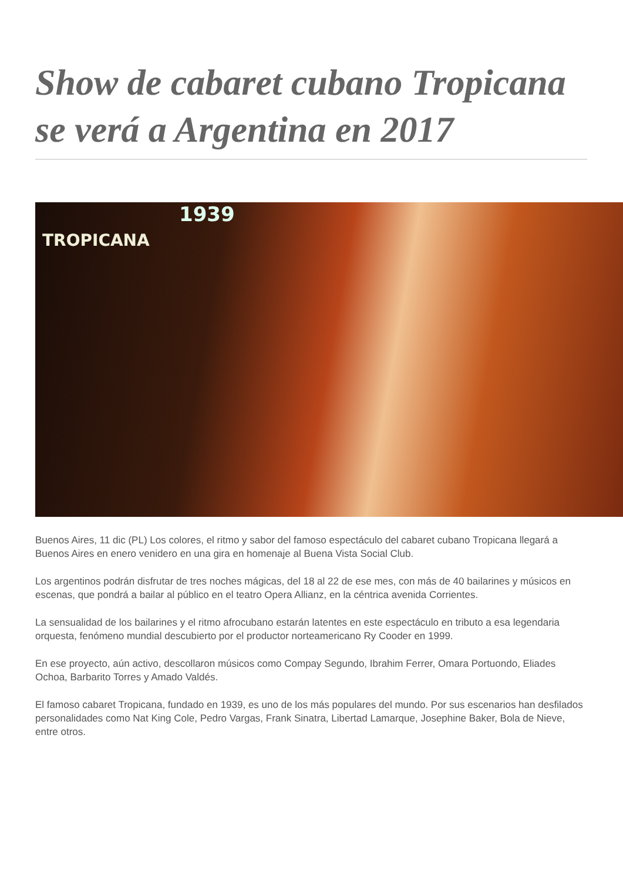Show de cabaret cubano Tropicana se verá a Argentina en 2017
1939
TROPICANA
Buenos Aires, 11 dic (PL) Los colores, el ritmo y sabor del famoso espectáculo del cabaret cubano Tropicana llegará a Buenos Aires en enero venidero en una gira en homenaje al Buena Vista Social Club.
Los argentinos podrán disfrutar de tres noches mágicas, del 18 al 22 de ese mes, con más de 40 bailarines y músicos en escenas, que pondrá a bailar al público en el teatro Opera Allianz, en la céntrica avenida Corrientes.
La sensualidad de los bailarines y el ritmo afrocubano estarán latentes en este espectáculo en tributo a esa legendaria orquesta, fenómeno mundial descubierto por el productor norteamericano Ry Cooder en 1999.
En ese proyecto, aún activo, descollaron músicos como Compay Segundo, Ibrahim Ferrer, Omara Portuondo, Eliades Ochoa, Barbarito Torres y Amado Valdés.
El famoso cabaret Tropicana, fundado en 1939, es uno de los más populares del mundo. Por sus escenarios han desfilados personalidades como Nat King Cole, Pedro Vargas, Frank Sinatra, Libertad Lamarque, Josephine Baker, Bola de Nieve, entre otros.